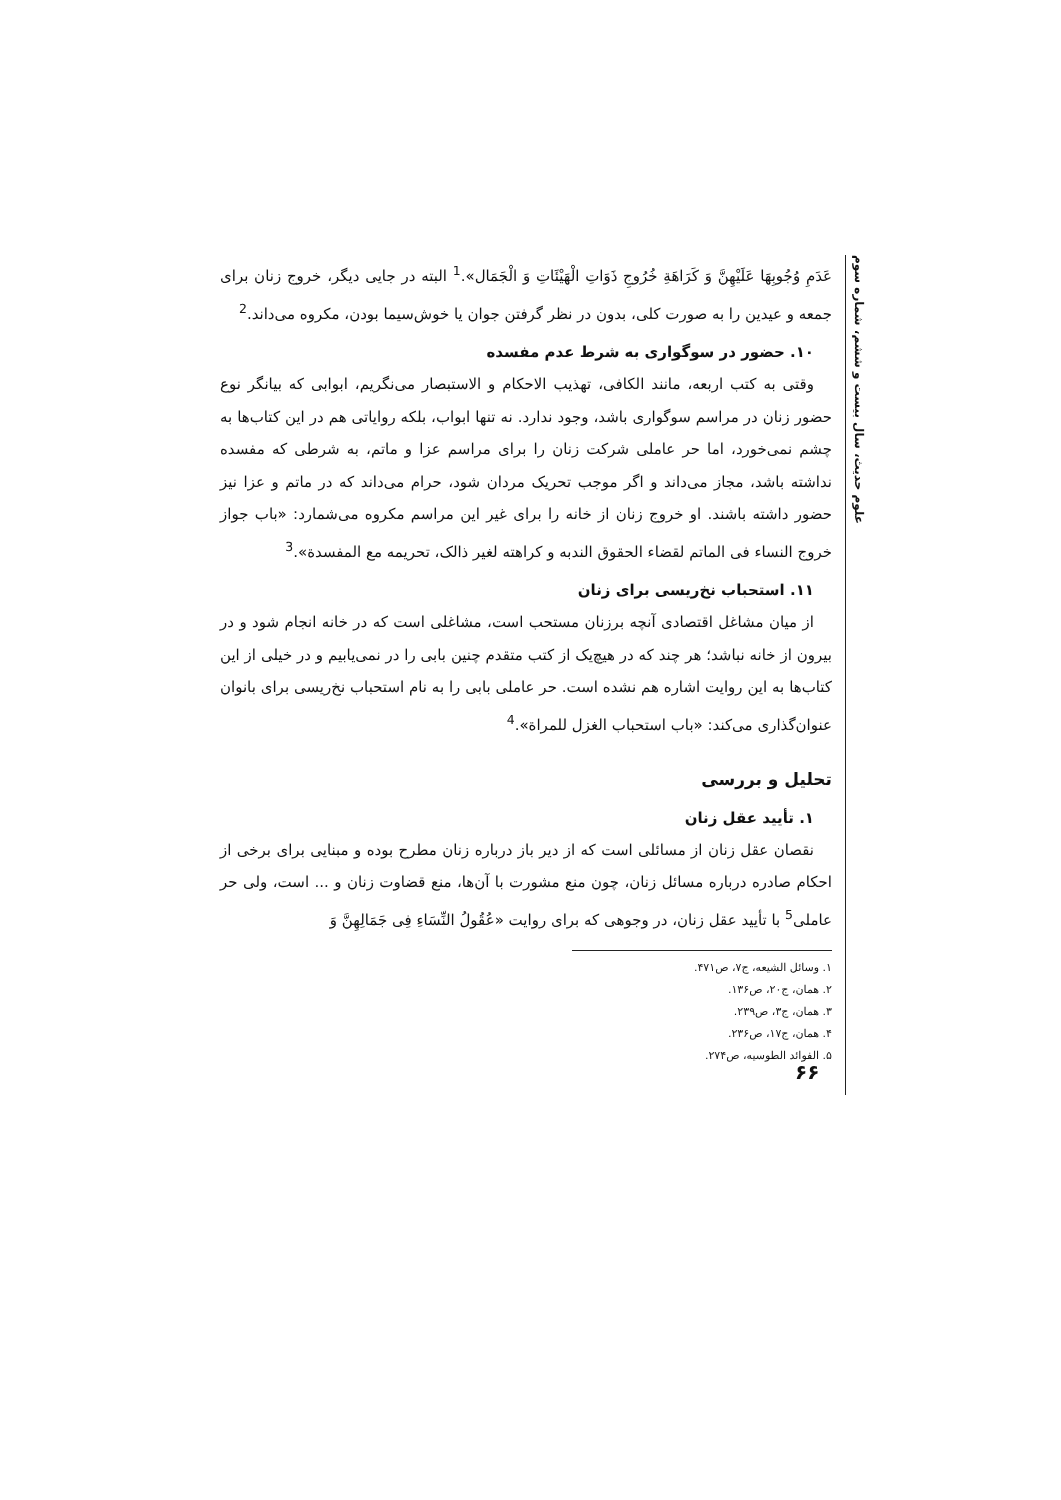عَدَمِ وُجُوبِهَا عَلَيْهِنَّ وَ كَرَاهَةِ خُرُوجِ ذَوَاتِ الْهَيْئَاتِ وَ الْجَمَال».<sup>1</sup> البته در جایی دیگر، خروج زنان برای جمعه و عیدین را به صورت کلی، بدون در نظر گرفتن جوان یا خوش‌سیما بودن، مکروه می‌داند.<sup>2</sup>
۱۰. حضور در سوگواری به شرط عدم مفسده
وقتی به کتب اربعه، مانند الکافی، تهذیب الاحکام و الاستبصار می‌نگریم، ابوابی که بیانگر نوع حضور زنان در مراسم سوگواری باشد، وجود ندارد. نه تنها ابواب، بلکه روایاتی هم در این کتاب‌ها به چشم نمی‌خورد، اما حر عاملی شرکت زنان را برای مراسم عزا و ماتم، به شرطی که مفسده نداشته باشد، مجاز می‌داند و اگر موجب تحریک مردان شود، حرام می‌داند که در ماتم و عزا نیز حضور داشته باشند. او خروج زنان از خانه را برای غیر این مراسم مکروه می‌شمارد: «باب جواز خروج النساء فی الماتم لقضاء الحقوق الندبه و کراهته لغیر ذالک، تحریمه مع المفسدة».<sup>3</sup>
۱۱. استحباب نخ‌ریسی برای زنان
از میان مشاغل اقتصادی آنچه برزنان مستحب است، مشاغلی است که در خانه انجام شود و در بیرون از خانه نباشد؛ هر چند که در هیچ‌یک از کتب متقدم چنین بابی را در نمی‌یابیم و در خیلی از این کتاب‌ها به این روایت اشاره هم نشده است. حر عاملی بابی را به نام استحباب نخ‌ریسی برای بانوان عنوان‌گذاری می‌کند: «باب استحباب الغزل للمراة».<sup>4</sup>
تحلیل و بررسی
۱. تأیید عقل زنان
نقصان عقل زنان از مسائلی است که از دیر باز درباره زنان مطرح بوده و مبنایی برای برخی از احکام صادره درباره مسائل زنان، چون منع مشورت با آن‌ها، منع قضاوت زنان و ... است، ولی حر عاملی<sup>5</sup> با تأیید عقل زنان، در وجوهی که برای روایت «عُقُولُ النِّسَاءِ فِی جَمَالِهِنَّ وَ
۱. وسائل الشیعه، ج۷، ص۴۷۱.
۲. همان، ج۲۰، ص۱۳۶.
۳. همان، ج۳، ص۲۳۹.
۴. همان، ج۱۷، ص۲۳۶.
۵. الفوائد الطوسیه، ص۲۷۴.
علوم حدیث، سال بیست و ششم، شماره سوم
۶۶